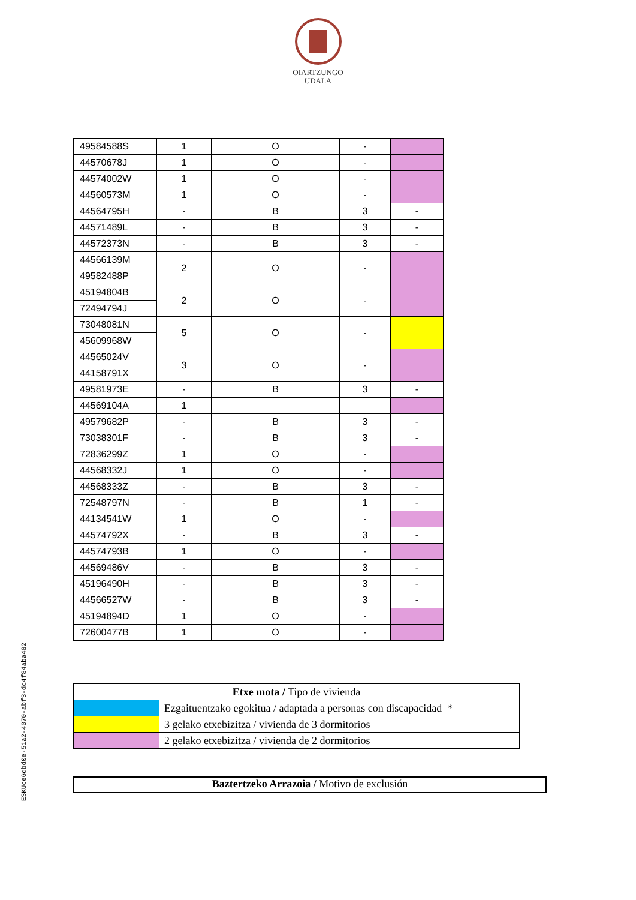OIARTZUNGO
UDALA
| 49584588S | 1 | O | - | |
| 44570678J | 1 | O | - | |
| 44574002W | 1 | O | - | |
| 44560573M | 1 | O | - | |
| 44564795H | - | B | 3 | - |
| 44571489L | - | B | 3 | - |
| 44572373N | - | B | 3 | - |
| 44566139M | 2 | O | - | |
| 49582488P | | | | |
| 45194804B | 2 | O | - | |
| 72494794J | | | | |
| 73048081N | 5 | O | - | |
| 45609968W | | | | |
| 44565024V | 3 | O | - | |
| 44158791X | | | | |
| 49581973E | - | B | 3 | - |
| 44569104A | 1 | | | |
| 49579682P | - | B | 3 | - |
| 73038301F | - | B | 3 | - |
| 72836299Z | 1 | O | - | |
| 44568332J | 1 | O | - | |
| 44568333Z | - | B | 3 | - |
| 72548797N | - | B | 1 | - |
| 44134541W | 1 | O | - | |
| 44574792X | - | B | 3 | - |
| 44574793B | 1 | O | - | |
| 44569486V | - | B | 3 | - |
| 45196490H | - | B | 3 | - |
| 44566527W | - | B | 3 | - |
| 45194894D | 1 | O | - | |
| 72600477B | 1 | O | - | |
| Etxe mota / Tipo de vivienda | |
| --- | --- |
| | Ezgaituentzako egokitua / adaptada a personas con discapacidad * |
| | 3 gelako etxebizitza / vivienda de 3 dormitorios |
| | 2 gelako etxebizitza / vivienda de 2 dormitorios |
Baztertzeko Arrazoia / Motivo de exclusión
ESKUce6dbd0e-51a2-4070-abf3-dd4f84aba482